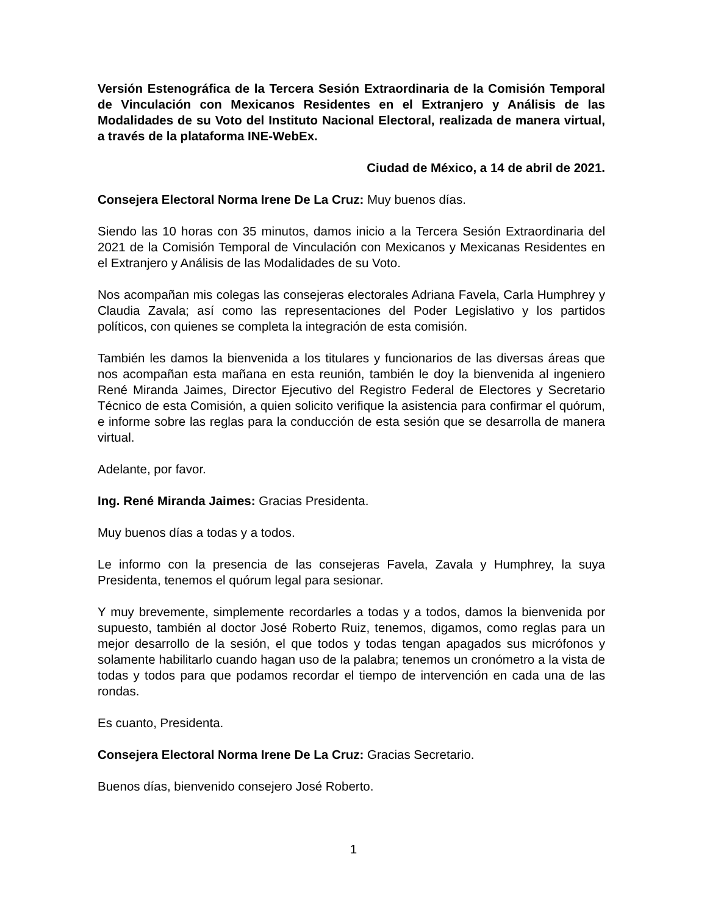Versión Estenográfica de la Tercera Sesión Extraordinaria de la Comisión Temporal de Vinculación con Mexicanos Residentes en el Extranjero y Análisis de las Modalidades de su Voto del Instituto Nacional Electoral, realizada de manera virtual, a través de la plataforma INE-WebEx.
Ciudad de México, a 14 de abril de 2021.
Consejera Electoral Norma Irene De La Cruz: Muy buenos días.
Siendo las 10 horas con 35 minutos, damos inicio a la Tercera Sesión Extraordinaria del 2021 de la Comisión Temporal de Vinculación con Mexicanos y Mexicanas Residentes en el Extranjero y Análisis de las Modalidades de su Voto.
Nos acompañan mis colegas las consejeras electorales Adriana Favela, Carla Humphrey y Claudia Zavala; así como las representaciones del Poder Legislativo y los partidos políticos, con quienes se completa la integración de esta comisión.
También les damos la bienvenida a los titulares y funcionarios de las diversas áreas que nos acompañan esta mañana en esta reunión, también le doy la bienvenida al ingeniero René Miranda Jaimes, Director Ejecutivo del Registro Federal de Electores y Secretario Técnico de esta Comisión, a quien solicito verifique la asistencia para confirmar el quórum, e informe sobre las reglas para la conducción de esta sesión que se desarrolla de manera virtual.
Adelante, por favor.
Ing. René Miranda Jaimes: Gracias Presidenta.
Muy buenos días a todas y a todos.
Le informo con la presencia de las consejeras Favela, Zavala y Humphrey, la suya Presidenta, tenemos el quórum legal para sesionar.
Y muy brevemente, simplemente recordarles a todas y a todos, damos la bienvenida por supuesto, también al doctor José Roberto Ruiz, tenemos, digamos, como reglas para un mejor desarrollo de la sesión, el que todos y todas tengan apagados sus micrófonos y solamente habilitarlo cuando hagan uso de la palabra; tenemos un cronómetro a la vista de todas y todos para que podamos recordar el tiempo de intervención en cada una de las rondas.
Es cuanto, Presidenta.
Consejera Electoral Norma Irene De La Cruz: Gracias Secretario.
Buenos días, bienvenido consejero José Roberto.
1